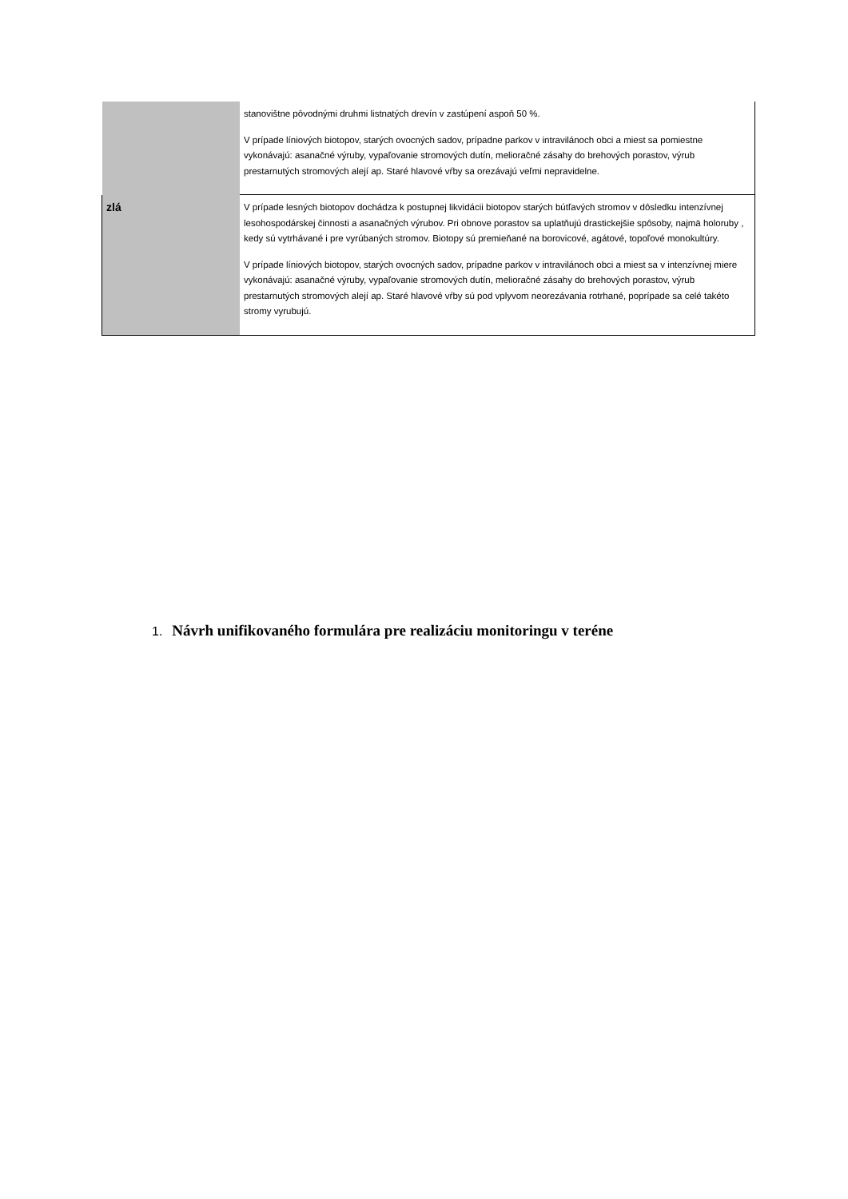| | stanovištne pôvodnými druhmi listnatých drevín v zastúpení aspoň 50 %. V prípade líniových biotopov, starých ovocných sadov, prípadne parkov v intravilánoch obci a miest sa pomiestne vykonávajú: asanačné výruby, vypaľovanie stromových dutín, melioračné zásahy do brehových porastov, výrub prestarnutých stromových alejí ap. Staré hlavové vŕby sa orezávajú veľmi nepravidelne. |
| zlá | V prípade lesných biotopov dochádza k postupnej likvidácii biotopov starých bútľavých stromov v dôsledku intenzívnej lesohospodárskej činnosti a asanačných výrubov. Pri obnove porastov sa uplatňujú drastickejšie spôsoby, najmä holoruby , kedy sú vytrhávané i pre vyrúbaných stromov. Biotopy sú premieňané na borovicové, agátové, topoľové monokultúry. V prípade líniových biotopov, starých ovocných sadov, prípadne parkov v intravilánoch obci a miest sa v intenzívnej miere vykonávajú: asanačné výruby, vypaľovanie stromových dutín, melioračné zásahy do brehových porastov, výrub prestarnutých stromových alejí ap. Staré hlavové vŕby sú pod vplyvom neorezávania rotrhané, poprípade sa celé takéto stromy vyrubujú. |
1. Návrh unifikovaného formulára pre realizáciu monitoringu v teréne